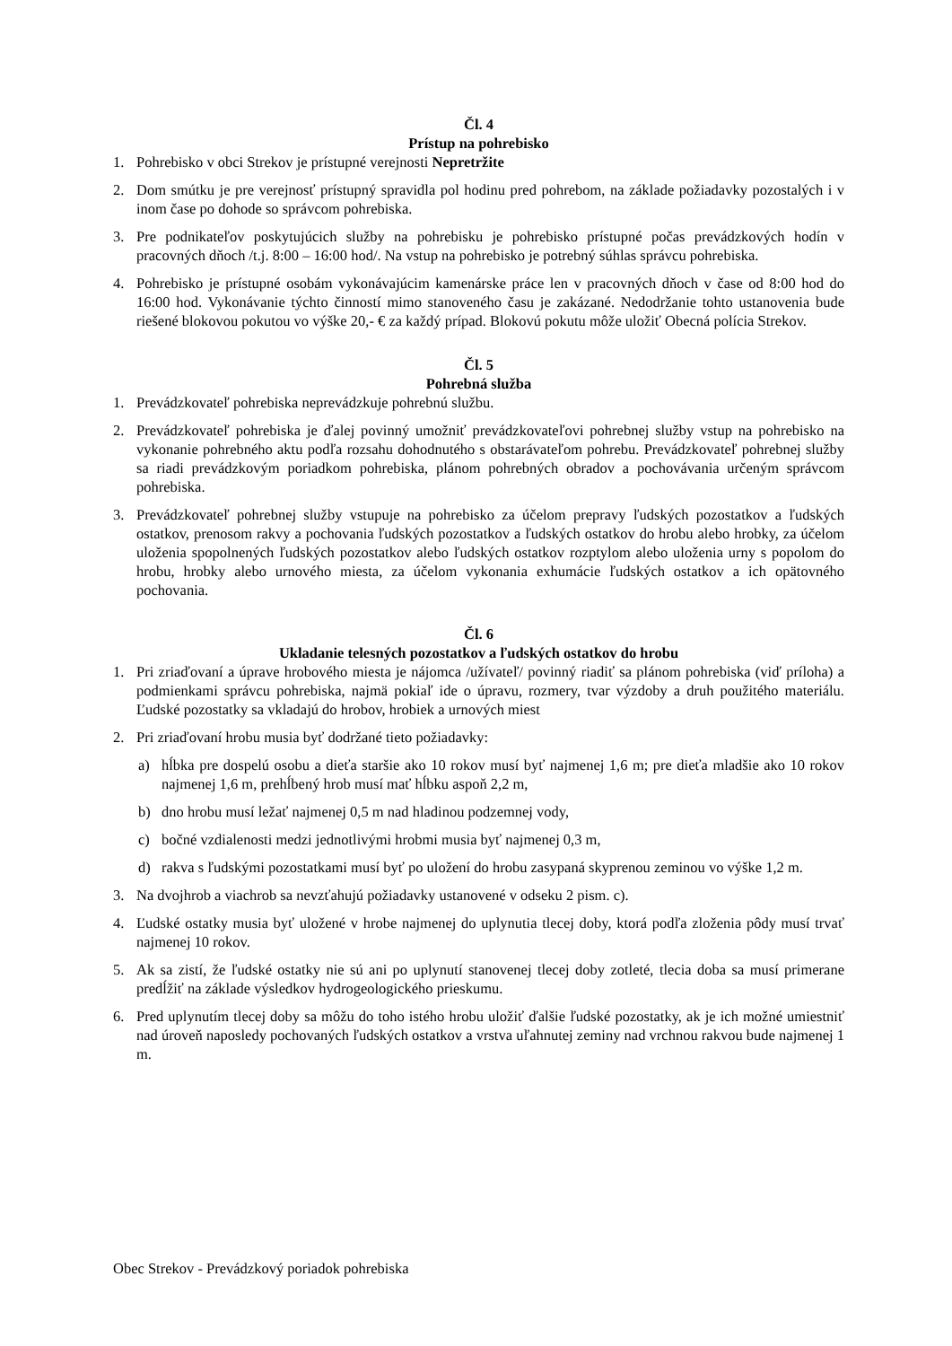Čl. 4
Prístup na pohrebisko
1. Pohrebisko v obci Strekov je prístupné verejnosti Nepretržite
2. Dom smútku je pre verejnosť prístupný spravidla pol hodinu pred pohrebom, na základe požiadavky pozostalých i v inom čase po dohode so správcom pohrebiska.
3. Pre podnikateľov poskytujúcich služby na pohrebisku je pohrebisko prístupné počas prevádzkových hodín v pracovných dňoch /t.j. 8:00 – 16:00 hod/. Na vstup na pohrebisko je potrebný súhlas správcu pohrebiska.
4. Pohrebisko je prístupné osobám vykonávajúcim kamenárske práce len v pracovných dňoch v čase od 8:00 hod do 16:00 hod. Vykonávanie týchto činností mimo stanoveného času je zakázané. Nedodržanie tohto ustanovenia bude riešené blokovou pokutou vo výške 20,- € za každý prípad. Blokovú pokutu môže uložiť Obecná polícia Strekov.
Čl. 5
Pohrebná služba
1. Prevádzkovateľ pohrebiska neprevádzkuje pohrebnú službu.
2. Prevádzkovateľ pohrebiska je ďalej povinný umožniť prevádzkovateľovi pohrebnej služby vstup na pohrebisko na vykonanie pohrebného aktu podľa rozsahu dohodnutého s obstarávateľom pohrebu. Prevádzkovateľ pohrebnej služby sa riadi prevádzkovým poriadkom pohrebiska, plánom pohrebných obradov a pochovávania určeným správcom pohrebiska.
3. Prevádzkovateľ pohrebnej služby vstupuje na pohrebisko za účelom prepravy ľudských pozostatkov a ľudských ostatkov, prenosom rakvy a pochovania ľudských pozostatkov a ľudských ostatkov do hrobu alebo hrobky, za účelom uloženia spopolnených ľudských pozostatkov alebo ľudských ostatkov rozptylom alebo uloženia urny s popolom do hrobu, hrobky alebo urnového miesta, za účelom vykonania exhumácie ľudských ostatkov a ich opätovného pochovania.
Čl. 6
Ukladanie telesných pozostatkov a ľudských ostatkov do hrobu
1. Pri zriaďovaní a úprave hrobového miesta je nájomca /užívateľ/ povinný riadiť sa plánom pohrebiska (viď príloha) a podmienkami správcu pohrebiska, najmä pokiaľ ide o úpravu, rozmery, tvar výzdoby a druh použitého materiálu. Ľudské pozostatky sa vkladajú do hrobov, hrobiek a urnových miest
2. Pri zriaďovaní hrobu musia byť dodržané tieto požiadavky:
a) hĺbka pre dospelú osobu a dieťa staršie ako 10 rokov musí byť najmenej 1,6 m; pre dieťa mladšie ako 10 rokov najmenej 1,6 m, prehĺbený hrob musí mať hĺbku aspoň 2,2 m,
b) dno hrobu musí ležať najmenej 0,5 m nad hladinou podzemnej vody,
c) bočné vzdialenosti medzi jednotlivými hrobmi musia byť najmenej 0,3 m,
d) rakva s ľudskými pozostatkami musí byť po uložení do hrobu zasypaná skyprenou zeminou vo výške 1,2 m.
3. Na dvojhrob a viachrob sa nevzťahujú požiadavky ustanovené v odseku 2 pism. c).
4. Ľudské ostatky musia byť uložené v hrobe najmenej do uplynutia tlecej doby, ktorá podľa zloženia pôdy musí trvať najmenej 10 rokov.
5. Ak sa zistí, že ľudské ostatky nie sú ani po uplynutí stanovenej tlecej doby zotleté, tlecia doba sa musí primerane predĺžiť na základe výsledkov hydrogeologického prieskumu.
6. Pred uplynutím tlecej doby sa môžu do toho istého hrobu uložiť ďalšie ľudské pozostatky, ak je ich možné umiestniť nad úroveň naposledy pochovaných ľudských ostatkov a vrstva uľahnutej zeminy nad vrchnou rakvou bude najmenej 1 m.
Obec Strekov - Prevádzkový poriadok pohrebiska